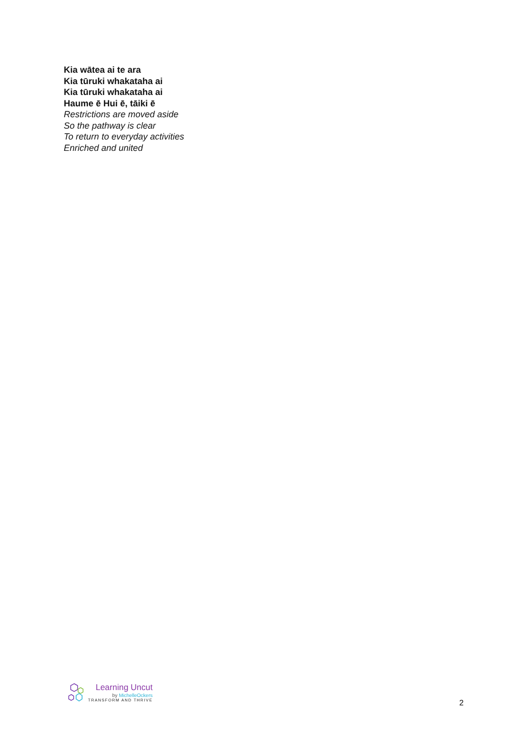Kia wātea ai te ara
Kia tūruki whakataha ai
Kia tūruki whakataha ai
Haume ē Hui ē, tāiki ē
Restrictions are moved aside
So the pathway is clear
To return to everyday activities
Enriched and united
Learning Uncut
by MichelleOckers
TRANSFORM AND THRIVE
2